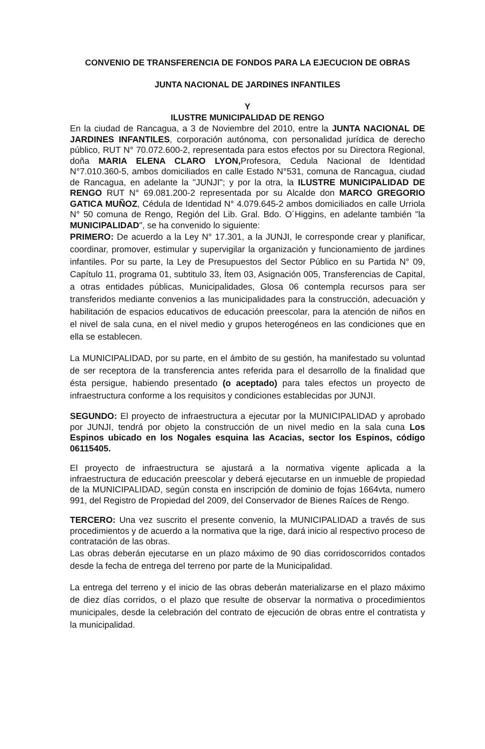CONVENIO DE TRANSFERENCIA DE FONDOS PARA LA EJECUCION DE OBRAS
JUNTA NACIONAL DE JARDINES INFANTILES
Y
ILUSTRE MUNICIPALIDAD DE RENGO
En la ciudad de Rancagua, a 3 de Noviembre del 2010, entre la JUNTA NACIONAL DE JARDINES INFANTILES, corporación autónoma, con personalidad jurídica de derecho público, RUT N° 70.072.600-2, representada para estos efectos por su Directora Regional, doña MARIA ELENA CLARO LYON, Profesora, Cedula Nacional de Identidad N°7.010.360-5, ambos domiciliados en calle Estado N°531, comuna de Rancagua, ciudad de Rancagua, en adelante la "JUNJI"; y por la otra, la ILUSTRE MUNICIPALIDAD DE RENGO RUT N° 69.081.200-2 representada por su Alcalde don MARCO GREGORIO GATICA MUÑOZ, Cédula de Identidad N° 4.079.645-2 ambos domiciliados en calle Urriola N° 50 comuna de Rengo, Región del Lib. Gral. Bdo. O´Higgins, en adelante también "la MUNICIPALIDAD", se ha convenido lo siguiente:
PRIMERO: De acuerdo a la Ley N° 17.301, a la JUNJI, le corresponde crear y planificar, coordinar, promover, estimular y supervigilar la organización y funcionamiento de jardines infantiles. Por su parte, la Ley de Presupuestos del Sector Público en su Partida N° 09, Capítulo 11, programa 01, subtitulo 33, Ítem 03, Asignación 005, Transferencias de Capital, a otras entidades públicas, Municipalidades, Glosa 06 contempla recursos para ser transferidos mediante convenios a las municipalidades para la construcción, adecuación y habilitación de espacios educativos de educación preescolar, para la atención de niños en el nivel de sala cuna, en el nivel medio y grupos heterogéneos en las condiciones que en ella se establecen.
La MUNICIPALIDAD, por su parte, en el ámbito de su gestión, ha manifestado su voluntad de ser receptora de la transferencia antes referida para el desarrollo de la finalidad que ésta persigue, habiendo presentado (o aceptado) para tales efectos un proyecto de infraestructura conforme a los requisitos y condiciones establecidas por JUNJI.
SEGUNDO: El proyecto de infraestructura a ejecutar por la MUNICIPALIDAD y aprobado por JUNJI, tendrá por objeto la construcción de un nivel medio en la sala cuna Los Espinos ubicado en los Nogales esquina las Acacias, sector los Espinos, código 06115405.
El proyecto de infraestructura se ajustará a la normativa vigente aplicada a la infraestructura de educación preescolar y deberá ejecutarse en un inmueble de propiedad de la MUNICIPALIDAD, según consta en inscripción de dominio de fojas 1664vta, numero 991, del Registro de Propiedad del 2009, del Conservador de Bienes Raíces de Rengo.
TERCERO: Una vez suscrito el presente convenio, la MUNICIPALIDAD a través de sus procedimientos y de acuerdo a la normativa que la rige, dará inicio al respectivo proceso de contratación de las obras.
Las obras deberán ejecutarse en un plazo máximo de 90 dias corridoscorridos contados desde la fecha de entrega del terreno por parte de la Municipalidad.
La entrega del terreno y el inicio de las obras deberán materializarse en el plazo máximo de diez días corridos, o el plazo que resulte de observar la normativa o procedimientos municipales, desde la celebración del contrato de ejecución de obras entre el contratista y la municipalidad.